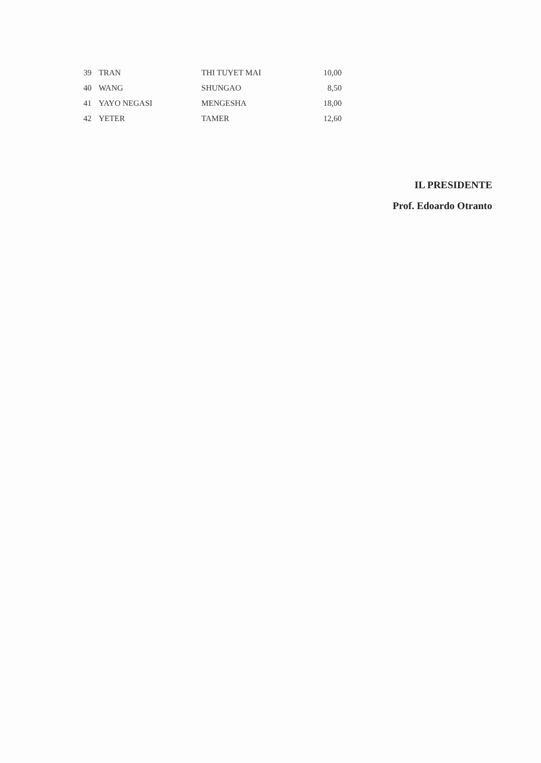| 39 | TRAN | THI TUYET MAI | 10,00 |
| 40 | WANG | SHUNGAO | 8,50 |
| 41 | YAYO NEGASI | MENGESHA | 18,00 |
| 42 | YETER | TAMER | 12,60 |
IL PRESIDENTE
Prof. Edoardo Otranto